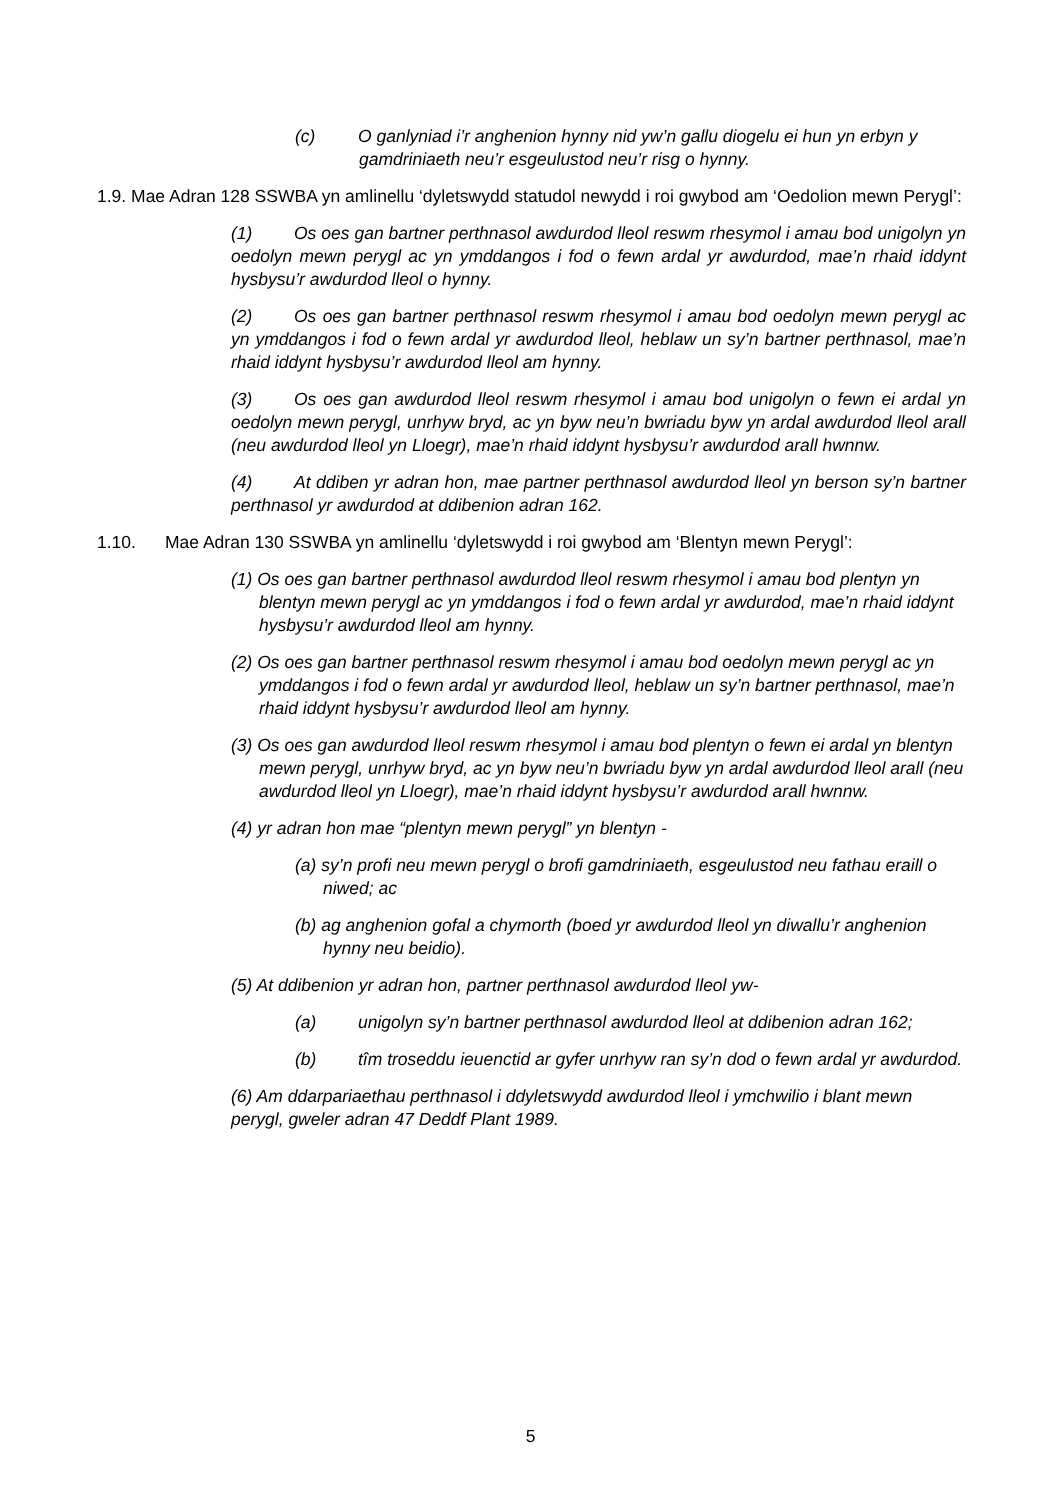(c) O ganlyniad i’r anghenion hynny nid yw’n gallu diogelu ei hun yn erbyn y gamdriniaeth neu’r esgeulustod neu’r risg o hynny.
1.9. Mae Adran 128 SSWBA yn amlinellu ‘dyletswydd statudol newydd i roi gwybod am ‘Oedolion mewn Perygl’:
(1) Os oes gan bartner perthnasol awdurdod lleol reswm rhesymol i amau bod unigolyn yn oedolyn mewn perygl ac yn ymddangos i fod o fewn ardal yr awdurdod, mae’n rhaid iddynt hysbysu’r awdurdod lleol o hynny.
(2) Os oes gan bartner perthnasol reswm rhesymol i amau bod oedolyn mewn perygl ac yn ymddangos i fod o fewn ardal yr awdurdod lleol, heblaw un sy’n bartner perthnasol, mae’n rhaid iddynt hysbysu’r awdurdod lleol am hynny.
(3) Os oes gan awdurdod lleol reswm rhesymol i amau bod unigolyn o fewn ei ardal yn oedolyn mewn perygl, unrhyw bryd, ac yn byw neu’n bwriadu byw yn ardal awdurdod lleol arall (neu awdurdod lleol yn Lloegr), mae’n rhaid iddynt hysbysu’r awdurdod arall hwnnw.
(4) At ddiben yr adran hon, mae partner perthnasol awdurdod lleol yn berson sy’n bartner perthnasol yr awdurdod at ddibenion adran 162.
1.10. Mae Adran 130 SSWBA yn amlinellu ‘dyletswydd i roi gwybod am ‘Blentyn mewn Perygl’:
(1) Os oes gan bartner perthnasol awdurdod lleol reswm rhesymol i amau bod plentyn yn blentyn mewn perygl ac yn ymddangos i fod o fewn ardal yr awdurdod, mae’n rhaid iddynt hysbysu’r awdurdod lleol am hynny.
(2) Os oes gan bartner perthnasol reswm rhesymol i amau bod oedolyn mewn perygl ac yn ymddangos i fod o fewn ardal yr awdurdod lleol, heblaw un sy’n bartner perthnasol, mae’n rhaid iddynt hysbysu’r awdurdod lleol am hynny.
(3) Os oes gan awdurdod lleol reswm rhesymol i amau bod plentyn o fewn ei ardal yn blentyn mewn perygl, unrhyw bryd, ac yn byw neu’n bwriadu byw yn ardal awdurdod lleol arall (neu awdurdod lleol yn Lloegr), mae’n rhaid iddynt hysbysu’r awdurdod arall hwnnw.
(4) yr adran hon mae “plentyn mewn perygl” yn blentyn -
(a) sy’n profi neu mewn perygl o brofi gamdriniaeth, esgeulustod neu fathau eraill o niwed; ac
(b) ag anghenion gofal a chymorth (boed yr awdurdod lleol yn diwallu’r anghenion hynny neu beidio).
(5) At ddibenion yr adran hon, partner perthnasol awdurdod lleol yw-
(a) unigolyn sy’n bartner perthnasol awdurdod lleol at ddibenion adran 162;
(b) tîm troseddu ieuenctid ar gyfer unrhyw ran sy’n dod o fewn ardal yr awdurdod.
(6) Am ddarpariaethau perthnasol i ddyletswydd awdurdod lleol i ymchwilio i blant mewn perygl, gweler adran 47 Deddf Plant 1989.
5